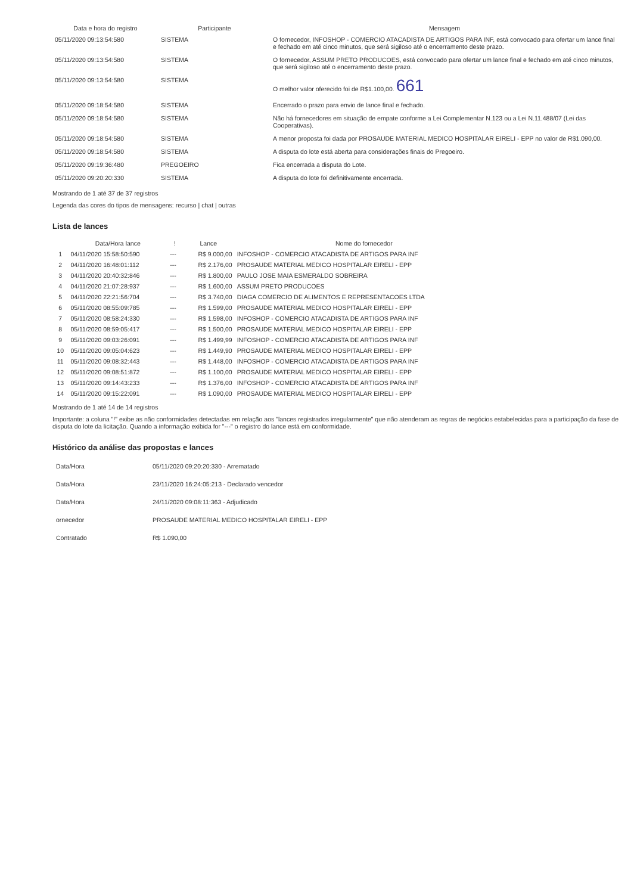| Data e hora do registro | Participante | Mensagem |
| --- | --- | --- |
| 05/11/2020 09:13:54:580 | SISTEMA | O fornecedor, INFOSHOP - COMERCIO ATACADISTA DE ARTIGOS PARA INF, está convocado para ofertar um lance final e fechado em até cinco minutos, que será sigiloso até o encerramento deste prazo. |
| 05/11/2020 09:13:54:580 | SISTEMA | O fornecedor, ASSUM PRETO PRODUCOES, está convocado para ofertar um lance final e fechado em até cinco minutos, que será sigiloso até o encerramento deste prazo. |
| 05/11/2020 09:13:54:580 | SISTEMA | O melhor valor oferecido foi de R$1.100,00. 661 |
| 05/11/2020 09:18:54:580 | SISTEMA | Encerrado o prazo para envio de lance final e fechado. |
| 05/11/2020 09:18:54:580 | SISTEMA | Não há fornecedores em situação de empate conforme a Lei Complementar N.123 ou a Lei N.11.488/07 (Lei das Cooperativas). |
| 05/11/2020 09:18:54:580 | SISTEMA | A menor proposta foi dada por PROSAUDE MATERIAL MEDICO HOSPITALAR EIRELI - EPP no valor de R$1.090,00. |
| 05/11/2020 09:18:54:580 | SISTEMA | A disputa do lote está aberta para considerações finais do Pregoeiro. |
| 05/11/2020 09:19:36:480 | PREGOEIRO | Fica encerrada a disputa do Lote. |
| 05/11/2020 09:20:20:330 | SISTEMA | A disputa do lote foi definitivamente encerrada. |
Mostrando de 1 até 37 de 37 registros
Legenda das cores do tipos de mensagens: recurso | chat | outras
Lista de lances
| | Data/Hora lance | ! | Lance | Nome do fornecedor |
| --- | --- | --- | --- | --- |
| 1 | 04/11/2020 15:58:50:590 | --- | R$ 9.000,00 | INFOSHOP - COMERCIO ATACADISTA DE ARTIGOS PARA INF |
| 2 | 04/11/2020 16:48:01:112 | --- | R$ 2.176,00 | PROSAUDE MATERIAL MEDICO HOSPITALAR EIRELI - EPP |
| 3 | 04/11/2020 20:40:32:846 | --- | R$ 1.800,00 | PAULO JOSE MAIA ESMERALDO SOBREIRA |
| 4 | 04/11/2020 21:07:28:937 | --- | R$ 1.600,00 | ASSUM PRETO PRODUCOES |
| 5 | 04/11/2020 22:21:56:704 | --- | R$ 3.740,00 | DIAGA COMERCIO DE ALIMENTOS E REPRESENTACOES LTDA |
| 6 | 05/11/2020 08:55:09:785 | --- | R$ 1.599,00 | PROSAUDE MATERIAL MEDICO HOSPITALAR EIRELI - EPP |
| 7 | 05/11/2020 08:58:24:330 | --- | R$ 1.598,00 | INFOSHOP - COMERCIO ATACADISTA DE ARTIGOS PARA INF |
| 8 | 05/11/2020 08:59:05:417 | --- | R$ 1.500,00 | PROSAUDE MATERIAL MEDICO HOSPITALAR EIRELI - EPP |
| 9 | 05/11/2020 09:03:26:091 | --- | R$ 1.499,99 | INFOSHOP - COMERCIO ATACADISTA DE ARTIGOS PARA INF |
| 10 | 05/11/2020 09:05:04:623 | --- | R$ 1.449,90 | PROSAUDE MATERIAL MEDICO HOSPITALAR EIRELI - EPP |
| 11 | 05/11/2020 09:08:32:443 | --- | R$ 1.448,00 | INFOSHOP - COMERCIO ATACADISTA DE ARTIGOS PARA INF |
| 12 | 05/11/2020 09:08:51:872 | --- | R$ 1.100,00 | PROSAUDE MATERIAL MEDICO HOSPITALAR EIRELI - EPP |
| 13 | 05/11/2020 09:14:43:233 | --- | R$ 1.376,00 | INFOSHOP - COMERCIO ATACADISTA DE ARTIGOS PARA INF |
| 14 | 05/11/2020 09:15:22:091 | --- | R$ 1.090,00 | PROSAUDE MATERIAL MEDICO HOSPITALAR EIRELI - EPP |
Mostrando de 1 até 14 de 14 registros
Importante: a coluna "!" exibe as não conformidades detectadas em relação aos "lances registrados irregularmente" que não atenderam as regras de negócios estabelecidas para a participação da fase de disputa do lote da licitação. Quando a informação exibida for "---" o registro do lance está em conformidade.
Histórico da análise das propostas e lances
| Data/Hora | 05/11/2020 09:20:20:330 - Arrematado |
| Data/Hora | 23/11/2020 16:24:05:213 - Declarado vencedor |
| Data/Hora | 24/11/2020 09:08:11:363 - Adjudicado |
| ornecedor | PROSAUDE MATERIAL MEDICO HOSPITALAR EIRELI - EPP |
| Contratado | R$ 1.090,00 |